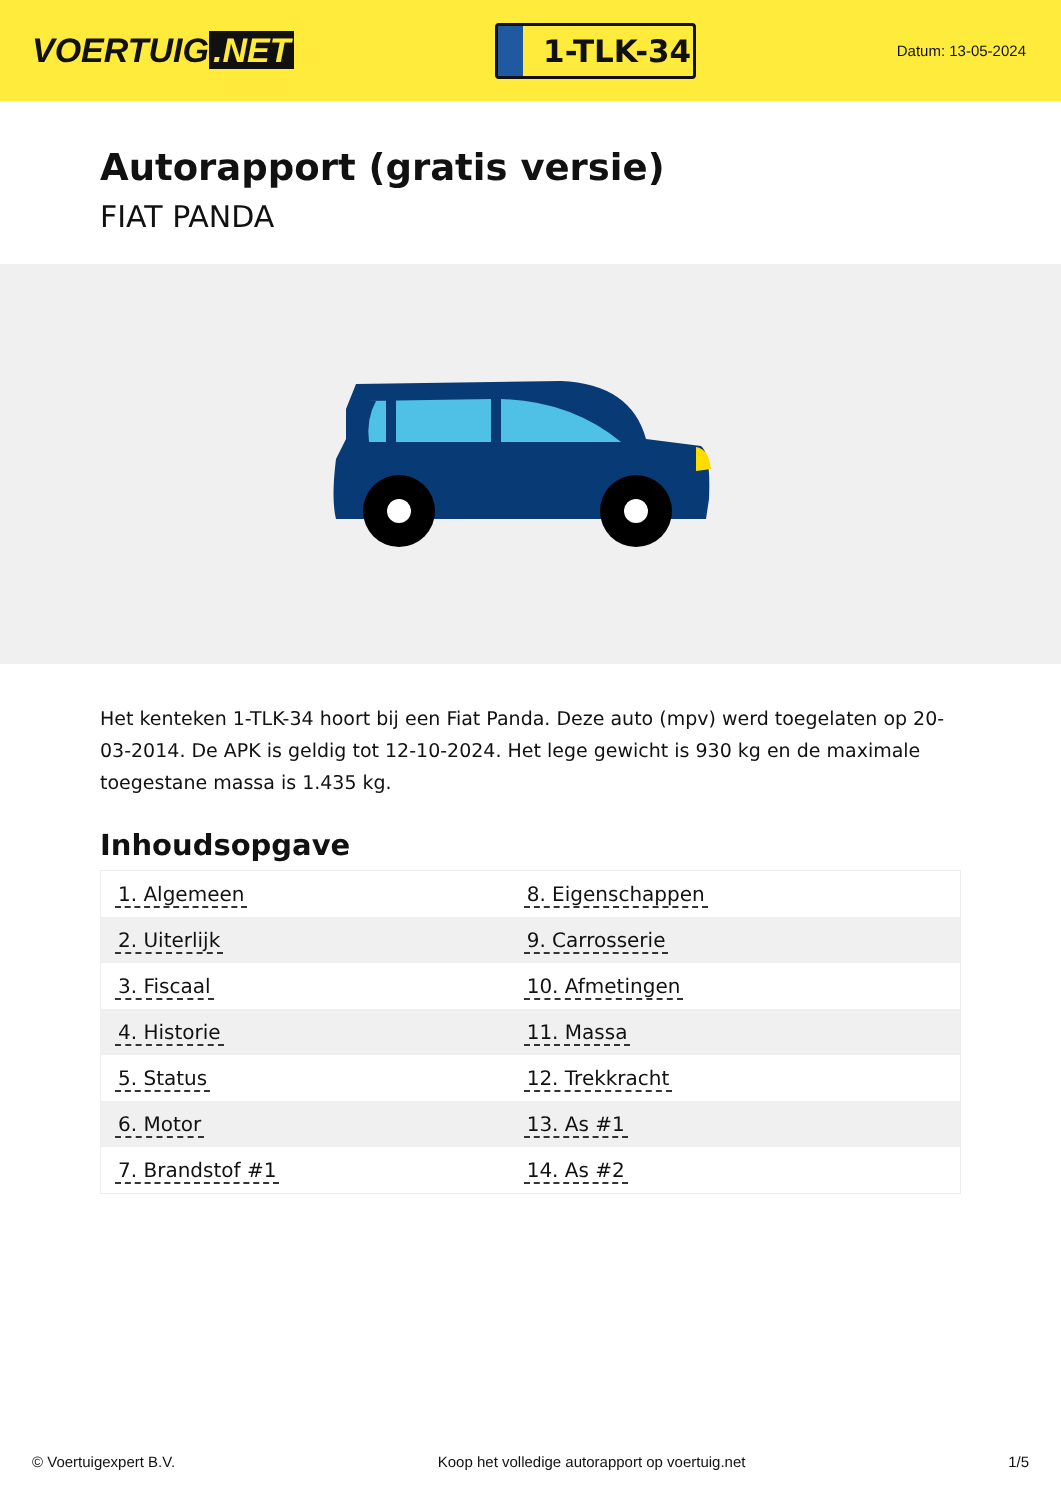VOERTUIG.NET
1-TLK-34
Datum: 13-05-2024
Autorapport (gratis versie)
FIAT PANDA
Het kenteken 1-TLK-34 hoort bij een Fiat Panda. Deze auto (mpv) werd toegelaten op 20-03-2014. De APK is geldig tot 12-10-2024. Het lege gewicht is 930 kg en de maximale toegestane massa is 1.435 kg.
Inhoudsopgave
| 1. Algemeen | 8. Eigenschappen |
| 2. Uiterlijk | 9. Carrosserie |
| 3. Fiscaal | 10. Afmetingen |
| 4. Historie | 11. Massa |
| 5. Status | 12. Trekkracht |
| 6. Motor | 13. As #1 |
| 7. Brandstof #1 | 14. As #2 |
© Voertuigexpert B.V. Koop het volledige autorapport op voertuig.net 1/5